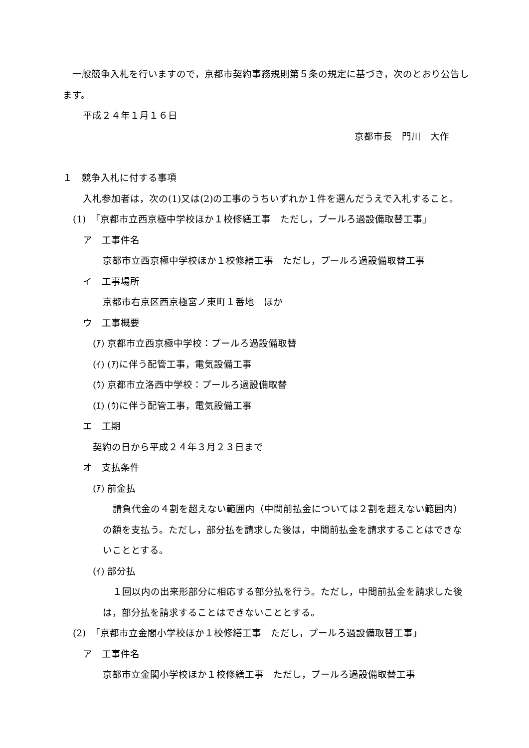一般競争入札を行いますので，京都市契約事務規則第５条の規定に基づき，次のとおり公告します。
平成２４年１月１６日
京都市長　門川　大作
１　競争入札に付する事項
入札参加者は，次の(1)又は(2)の工事のうちいずれか１件を選んだうえで入札すること。
(1)　「京都市立西京極中学校ほか１校修繕工事　ただし，プールろ過設備取替工事」
ア　工事件名
京都市立西京極中学校ほか１校修繕工事　ただし，プールろ過設備取替工事
イ　工事場所
京都市右京区西京極宮ノ東町１番地　ほか
ウ　工事概要
(ｱ) 京都市立西京極中学校：プールろ過設備取替
(ｲ) (ｱ)に伴う配管工事，電気設備工事
(ｳ) 京都市立洛西中学校：プールろ過設備取替
(ｴ) (ｳ)に伴う配管工事，電気設備工事
エ　工期
契約の日から平成２４年３月２３日まで
オ　支払条件
(ｱ) 前金払
請負代金の４割を超えない範囲内（中間前払金については２割を超えない範囲内）の額を支払う。ただし，部分払を請求した後は，中間前払金を請求することはできないこととする。
(ｲ) 部分払
１回以内の出来形部分に相応する部分払を行う。ただし，中間前払金を請求した後は，部分払を請求することはできないこととする。
(2)　「京都市立金閣小学校ほか１校修繕工事　ただし，プールろ過設備取替工事」
ア　工事件名
京都市立金閣小学校ほか１校修繕工事　ただし，プールろ過設備取替工事